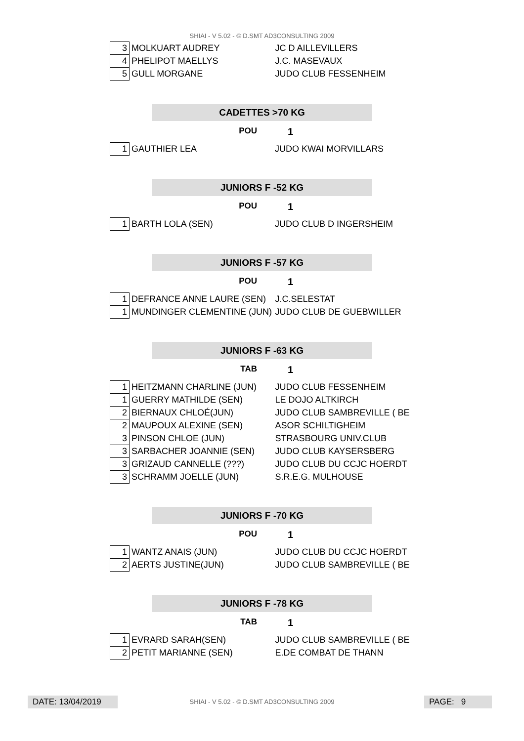SHIAI - V 5.02 - © D.SMT AD3CONSULTING 2009
| 3 | MOLKUART AUDREY | JC D AILLEVILLERS |
| 4 | PHELIPOT MAELLYS | J.C. MASEVAUX |
| 5 | GULL MORGANE | JUDO CLUB FESSENHEIM |
CADETTES >70 KG
POU 1
| 1 | GAUTHIER LEA | JUDO KWAI MORVILLARS |
JUNIORS F -52 KG
POU 1
| 1 | BARTH LOLA (SEN) | JUDO CLUB D INGERSHEIM |
JUNIORS F -57 KG
POU 1
| 1 | DEFRANCE ANNE LAURE (SEN) | J.C.SELESTAT |
| 1 | MUNDINGER CLEMENTINE (JUN) | JUDO CLUB DE GUEBWILLER |
JUNIORS F -63 KG
TAB 1
| 1 | HEITZMANN CHARLINE (JUN) | JUDO CLUB FESSENHEIM |
| 1 | GUERRY MATHILDE (SEN) | LE DOJO ALTKIRCH |
| 2 | BIERNAUX CHLOÉ(JUN) | JUDO CLUB SAMBREVILLE ( BE |
| 2 | MAUPOUX ALEXINE (SEN) | ASOR SCHILTIGHEIM |
| 3 | PINSON CHLOE (JUN) | STRASBOURG UNIV.CLUB |
| 3 | SARBACHER JOANNIE (SEN) | JUDO CLUB KAYSERSBERG |
| 3 | GRIZAUD CANNELLE (???) | JUDO CLUB DU CCJC HOERDT |
| 3 | SCHRAMM JOELLE (JUN) | S.R.E.G. MULHOUSE |
JUNIORS F -70 KG
POU 1
| 1 | WANTZ ANAIS (JUN) | JUDO CLUB DU CCJC HOERDT |
| 2 | AERTS JUSTINE(JUN) | JUDO CLUB SAMBREVILLE ( BE |
JUNIORS F -78 KG
TAB 1
| 1 | EVRARD SARAH(SEN) | JUDO CLUB SAMBREVILLE ( BE |
| 2 | PETIT MARIANNE (SEN) | E.DE COMBAT DE THANN |
DATE: 13/04/2019
SHIAI - V 5.02 - © D.SMT AD3CONSULTING 2009 PAGE: 9